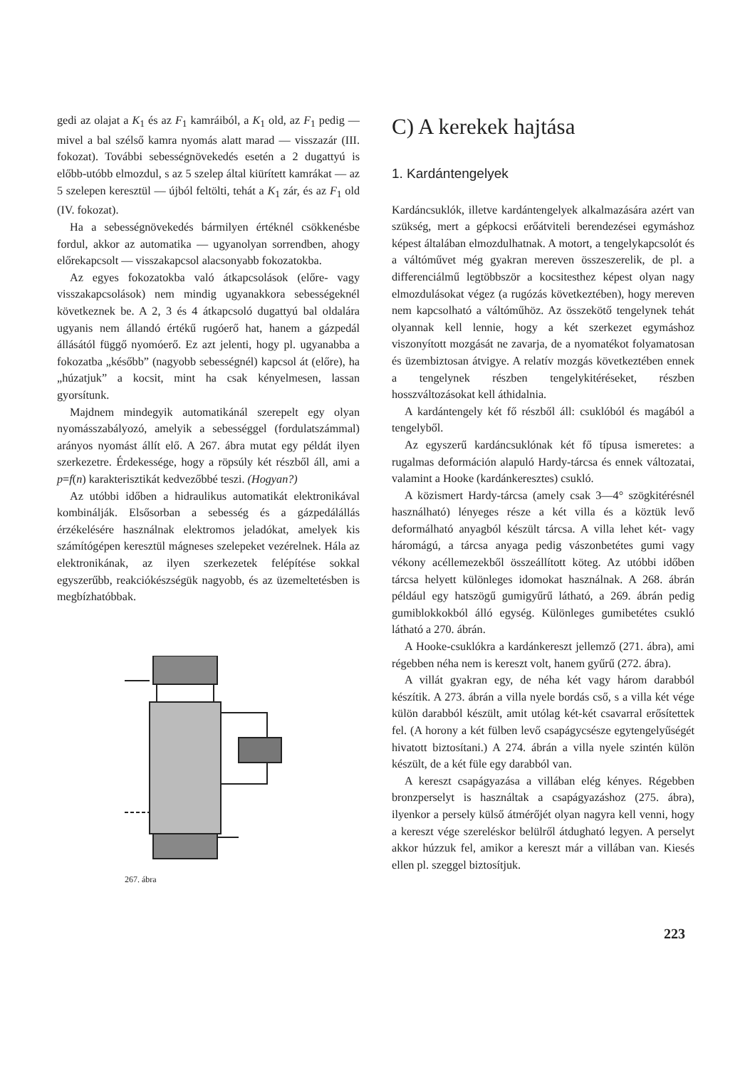gedi az olajat a K<sub>1</sub> és az F<sub>1</sub> kamráiból, a K<sub>1</sub> old, az F<sub>1</sub> pedig — mivel a bal szélső kamra nyomás alatt marad — visszazár (III. fokozat). További sebességnövekedés esetén a 2 dugattyú is előbb-utóbb elmozdul, s az 5 szelep által kiürített kamrákat — az 5 szelepen keresztül — újból feltölti, tehát a K<sub>1</sub> zár, és az F<sub>1</sub> old (IV. fokozat).
Ha a sebességnövekedés bármilyen értéknél csökkenésbe fordul, akkor az automatika — ugyanolyan sorrendben, ahogy előrekapcsolt — visszakapcsol alacsonyabb fokozatokba.
Az egyes fokozatokba való átkapcsolások (előre- vagy visszakapcsolások) nem mindig ugyanakkora sebességeknél következnek be. A 2, 3 és 4 átkapcsoló dugattyú bal oldalára ugyanis nem állandó értékű rugóerő hat, hanem a gázpedál állásától függő nyomóerő. Ez azt jelenti, hogy pl. ugyanabba a fokozatba „később” (nagyobb sebességnél) kapcsol át (előre), ha „húzatjuk” a kocsit, mint ha csak kényelmesen, lassan gyorsítunk.
Majdnem mindegyik automatikánál szerepelt egy olyan nyomásszabályozó, amelyik a sebességgel (fordulatszámmal) arányos nyomást állít elő. A 267. ábra mutat egy példát ilyen szerkezetre. Érdekessége, hogy a röpsúly két részből áll, ami a p=f(n) karakterisztikát kedvezőbbé teszi. (Hogyan?)
Az utóbbi időben a hidraulikus automatikát elektronikával kombinálják. Elsősorban a sebesség és a gázpedálállás érzékelésére használnak elektromos jeladókat, amelyek kis számítógépen keresztül mágneses szelepeket vezérelnek. Hála az elektronikának, az ilyen szerkezetek felépítése sokkal egyszerűbb, reakciókészségük nagyobb, és az üzemeltetésben is megbízhatóbbak.
267. ábra
C) A kerekek hajtása
1. Kardántengelyek
Kardáncsuklók, illetve kardántengelyek alkalmazására azért van szükség, mert a gépkocsi erőátviteli berendezései egymáshoz képest általában elmozdulhatnak. A motort, a tengelykapcsolót és a váltóművet még gyakran mereven összeszerelik, de pl. a differenciálmű legtöbbször a kocsitesthez képest olyan nagy elmozdulásokat végez (a rugózás következtében), hogy mereven nem kapcsolható a váltóműhöz. Az összekötő tengelynek tehát olyannak kell lennie, hogy a két szerkezet egymáshoz viszonyított mozgását ne zavarja, de a nyomatékot folyamatosan és üzembiztosan átvigye. A relatív mozgás következtében ennek a tengelynek részben tengelykitéréseket, részben hosszváltozásokat kell áthidalnia.
A kardántengely két fő részből áll: csuklóból és magából a tengelyből.
Az egyszerű kardáncsuklónak két fő típusa ismeretes: a rugalmas deformáción alapuló Hardy-tárcsa és ennek változatai, valamint a Hooke (kardánkeresztes) csukló.
A közismert Hardy-tárcsa (amely csak 3—4° szögkitérésnél használható) lényeges része a két villa és a köztük levő deformálható anyagból készült tárcsa. A villa lehet két- vagy háromágú, a tárcsa anyaga pedig vászonbetétes gumi vagy vékony acéllemezekből összeállított köteg. Az utóbbi időben tárcsa helyett különleges idomokat használnak. A 268. ábrán például egy hatszögű gumigyűrű látható, a 269. ábrán pedig gumiblokkokból álló egység. Különleges gumibetétes csukló látható a 270. ábrán.
A Hooke-csuklókra a kardánkereszt jellemző (271. ábra), ami régebben néha nem is kereszt volt, hanem gyűrű (272. ábra).
A villát gyakran egy, de néha két vagy három darabból készítik. A 273. ábrán a villa nyele bordás cső, s a villa két vége külön darabból készült, amit utólag két-két csavarral erősítettek fel. (A horony a két fülben levő csapágycsésze egytengelyűségét hivatott biztosítani.) A 274. ábrán a villa nyele szintén külön készült, de a két füle egy darabból van.
A kereszt csapágyazása a villában elég kényes. Régebben bronzperselyt is használtak a csapágyazáshoz (275. ábra), ilyenkor a persely külső átmérőjét olyan nagyra kell venni, hogy a kereszt vége szereléskor belülről átdugható legyen. A perselyt akkor húzzuk fel, amikor a kereszt már a villában van. Kiesés ellen pl. szeggel biztosítjuk.
223